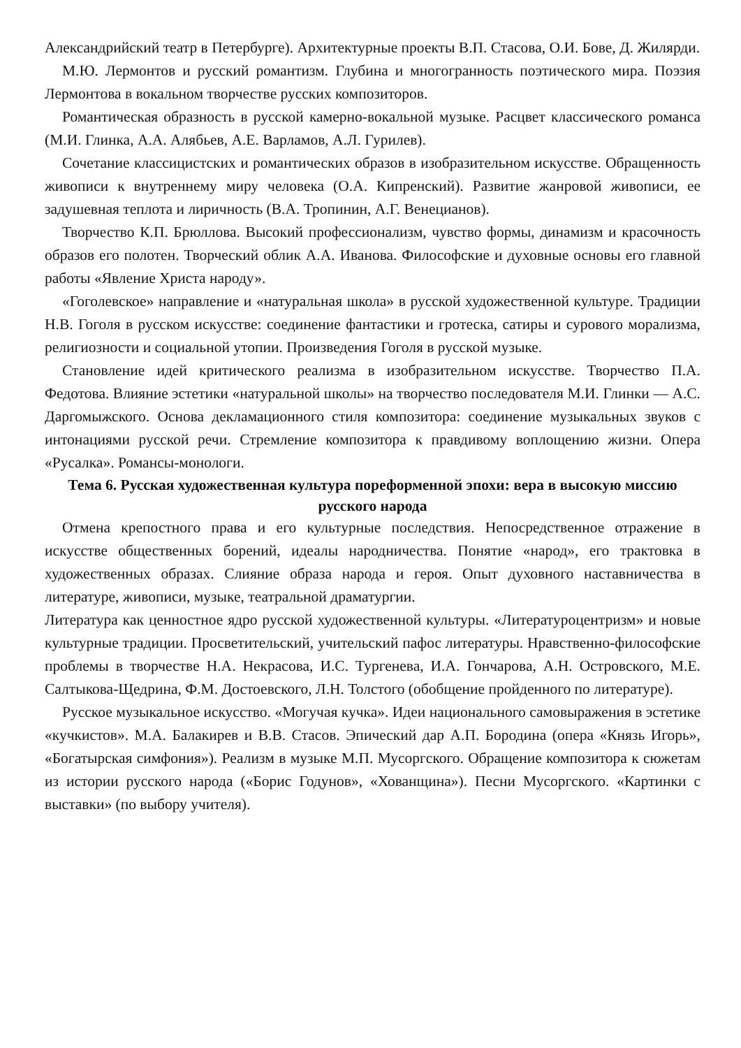Александрийский театр в Петербурге). Архитектурные проекты В.П. Стасова, О.И. Бове, Д. Жилярди.
М.Ю. Лермонтов и русский романтизм. Глубина и многогранность поэтического мира. Поэзия Лермонтова в вокальном творчестве русских композиторов.
Романтическая образность в русской камерно-вокальной музыке. Расцвет классического романса (М.И. Глинка, А.А. Алябьев, А.Е. Варламов, А.Л. Гурилев).
Сочетание классицистских и романтических образов в изобразительном искусстве. Обращенность живописи к внутреннему миру человека (О.А. Кипренский). Развитие жанровой живописи, ее задушевная теплота и лиричность (В.А. Тропинин, А.Г. Венецианов).
Творчество К.П. Брюллова. Высокий профессионализм, чувство формы, динамизм и красочность образов его полотен. Творческий облик А.А. Иванова. Философские и духовные основы его главной работы «Явление Христа народу».
«Гоголевское» направление и «натуральная школа» в русской художественной культуре. Традиции Н.В. Гоголя в русском искусстве: соединение фантастики и гротеска, сатиры и сурового морализма, религиозности и социальной утопии. Произведения Гоголя в русской музыке.
Становление идей критического реализма в изобразительном искусстве. Творчество П.А. Федотова. Влияние эстетики «натуральной школы» на творчество последователя М.И. Глинки — А.С. Даргомыжского. Основа декламационного стиля композитора: соединение музыкальных звуков с интонациями русской речи. Стремление композитора к правдивому воплощению жизни. Опера «Русалка». Романсы-монологи.
Тема 6. Русская художественная культура пореформенной эпохи: вера в высокую миссию русского народа
Отмена крепостного права и его культурные последствия. Непосредственное отражение в искусстве общественных борений, идеалы народничества. Понятие «народ», его трактовка в художественных образах. Слияние образа народа и героя. Опыт духовного наставничества в литературе, живописи, музыке, театральной драматургии.
Литература как ценностное ядро русской художественной культуры. «Литературоцентризм» и новые культурные традиции. Просветительский, учительский пафос литературы. Нравственно-философские проблемы в творчестве Н.А. Некрасова, И.С. Тургенева, И.А. Гончарова, А.Н. Островского, М.Е. Салтыкова-Щедрина, Ф.М. Достоевского, Л.Н. Толстого (обобщение пройденного по литературе).
Русское музыкальное искусство. «Могучая кучка». Идеи национального самовыражения в эстетике «кучкистов». М.А. Балакирев и В.В. Стасов. Эпический дар А.П. Бородина (опера «Князь Игорь», «Богатырская симфония»). Реализм в музыке М.П. Мусоргского. Обращение композитора к сюжетам из истории русского народа («Борис Годунов», «Хованщина»). Песни Мусоргского. «Картинки с выставки» (по выбору учителя).